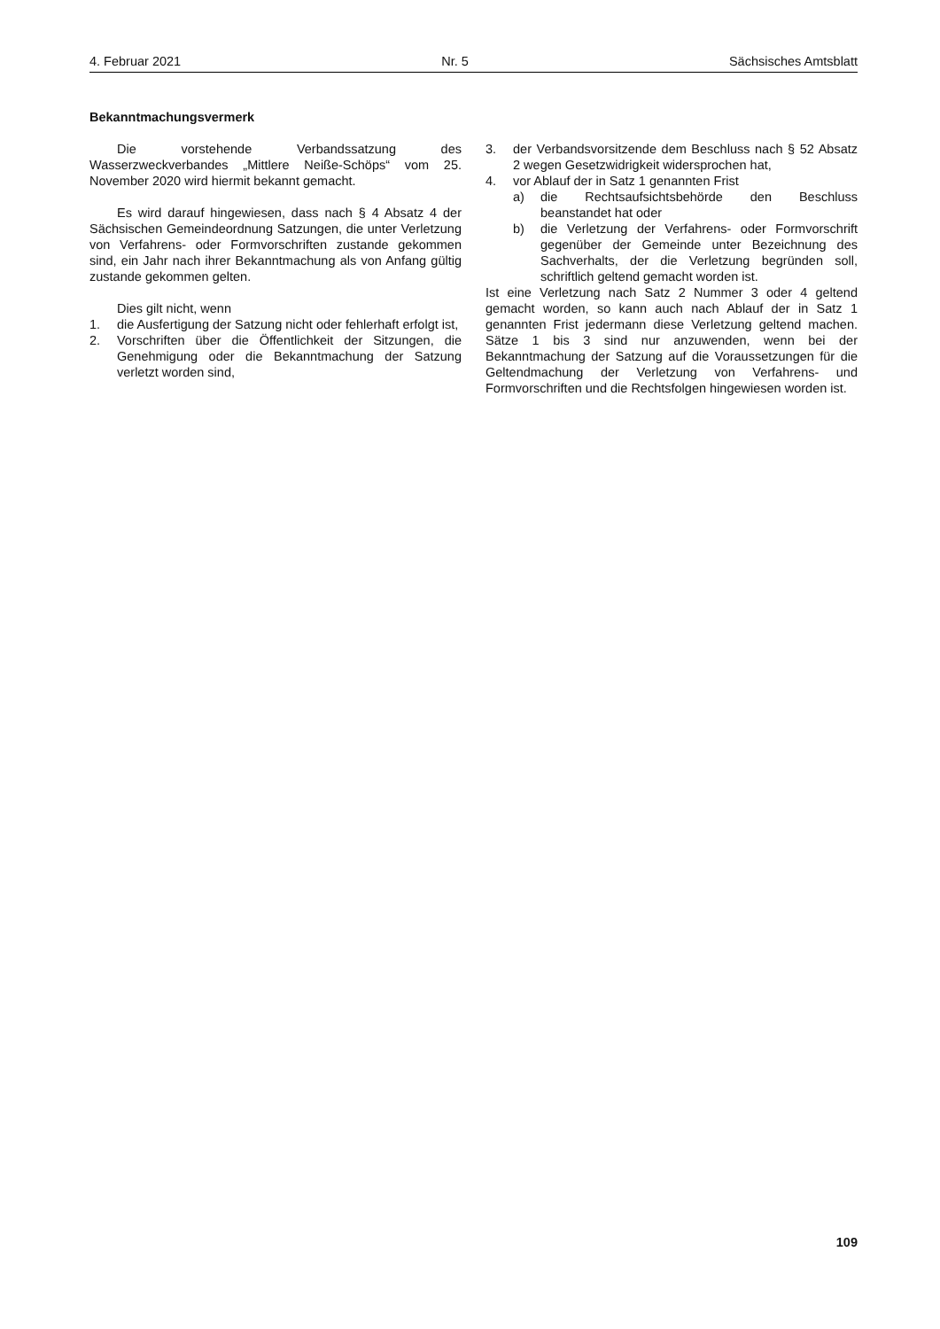4. Februar 2021 Nr. 5 Sächsisches Amtsblatt
Bekanntmachungsvermerk
Die vorstehende Verbandssatzung des Wasserzweckverbandes „Mittlere Neiße-Schöps“ vom 25. November 2020 wird hiermit bekannt gemacht.
Es wird darauf hingewiesen, dass nach § 4 Absatz 4 der Sächsischen Gemeindeordnung Satzungen, die unter Verletzung von Verfahrens- oder Formvorschriften zustande gekommen sind, ein Jahr nach ihrer Bekanntmachung als von Anfang gültig zustande gekommen gelten.
Dies gilt nicht, wenn
1. die Ausfertigung der Satzung nicht oder fehlerhaft erfolgt ist,
2. Vorschriften über die Öffentlichkeit der Sitzungen, die Genehmigung oder die Bekanntmachung der Satzung verletzt worden sind,
3. der Verbandsvorsitzende dem Beschluss nach § 52 Absatz 2 wegen Gesetzwidrigkeit widersprochen hat,
4. vor Ablauf der in Satz 1 genannten Frist
a) die Rechtsaufsichtsbehörde den Beschluss beanstandet hat oder
b) die Verletzung der Verfahrens- oder Formvorschrift gegenüber der Gemeinde unter Bezeichnung des Sachverhalts, der die Verletzung begründen soll, schriftlich geltend gemacht worden ist.
Ist eine Verletzung nach Satz 2 Nummer 3 oder 4 geltend gemacht worden, so kann auch nach Ablauf der in Satz 1 genannten Frist jedermann diese Verletzung geltend machen. Sätze 1 bis 3 sind nur anzuwenden, wenn bei der Bekanntmachung der Satzung auf die Voraussetzungen für die Geltendmachung der Verletzung von Verfahrens- und Formvorschriften und die Rechtsfolgen hingewiesen worden ist.
109